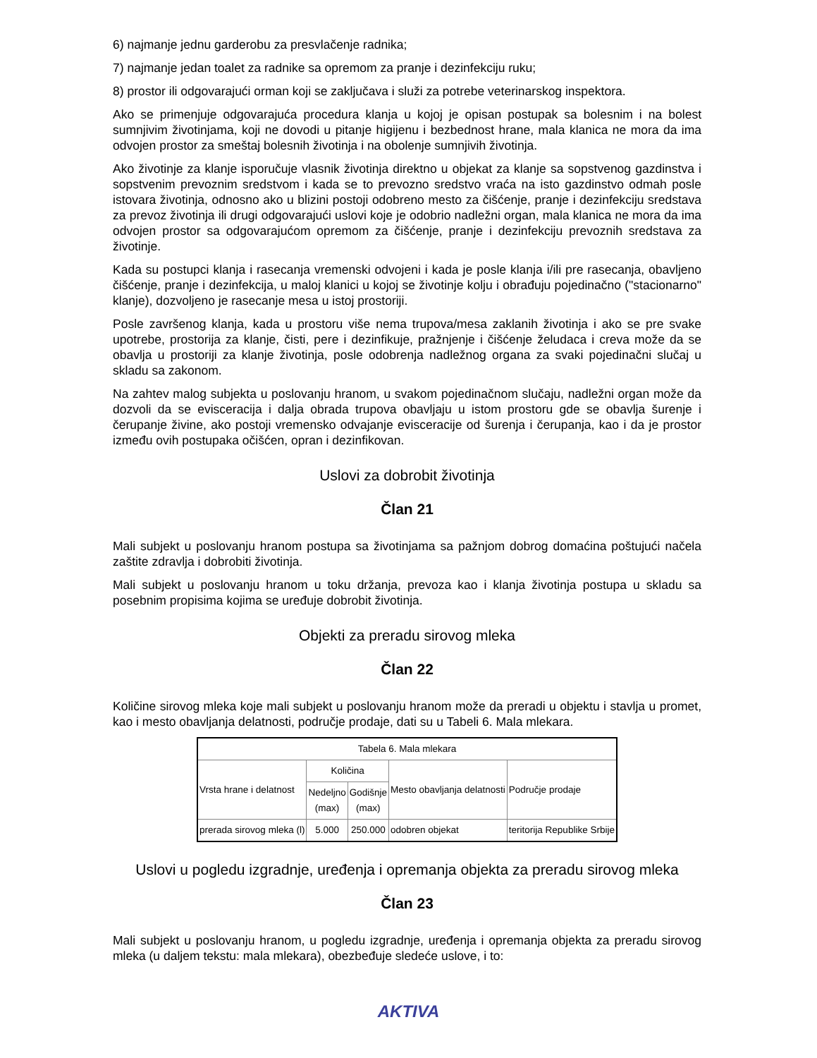6) najmanje jednu garderobu za presvlačenje radnika;
7) najmanje jedan toalet za radnike sa opremom za pranje i dezinfekciju ruku;
8) prostor ili odgovarajući orman koji se zaključava i služi za potrebe veterinarskog inspektora.
Ako se primenjuje odgovarajuća procedura klanja u kojoj je opisan postupak sa bolesnim i na bolest sumnjivim životinjama, koji ne dovodi u pitanje higijenu i bezbednost hrane, mala klanica ne mora da ima odvojen prostor za smeštaj bolesnih životinja i na obolenje sumnjivih životinja.
Ako životinje za klanje isporučuje vlasnik životinja direktno u objekat za klanje sa sopstvenog gazdinstva i sopstvenim prevoznim sredstvom i kada se to prevozno sredstvo vraća na isto gazdinstvo odmah posle istovara životinja, odnosno ako u blizini postoji odobreno mesto za čišćenje, pranje i dezinfekciju sredstava za prevoz životinja ili drugi odgovarajući uslovi koje je odobrio nadležni organ, mala klanica ne mora da ima odvojen prostor sa odgovarajućom opremom za čišćenje, pranje i dezinfekciju prevoznih sredstava za životinje.
Kada su postupci klanja i rasecanja vremenski odvojeni i kada je posle klanja i/ili pre rasecanja, obavljeno čišćenje, pranje i dezinfekcija, u maloj klanici u kojoj se životinje kolju i obrađuju pojedinačno ("stacionarno" klanje), dozvoljeno je rasecanje mesa u istoj prostoriji.
Posle završenog klanja, kada u prostoru više nema trupova/mesa zaklanih životinja i ako se pre svake upotrebe, prostorija za klanje, čisti, pere i dezinfikuje, pražnjenje i čišćenje želudaca i creva može da se obavlja u prostoriji za klanje životinja, posle odobrenja nadležnog organa za svaki pojedinačni slučaj u skladu sa zakonom.
Na zahtev malog subjekta u poslovanju hranom, u svakom pojedinačnom slučaju, nadležni organ može da dozvoli da se evisceracija i dalja obrada trupova obavljaju u istom prostoru gde se obavlja šurenje i čerupanje živine, ako postoji vremensko odvajanje evisceracije od šurenja i čerupanja, kao i da je prostor između ovih postupaka očišćen, opran i dezinfikovan.
Uslovi za dobrobit životinja
Član 21
Mali subjekt u poslovanju hranom postupa sa životinjama sa pažnjom dobrog domaćina poštujući načela zaštite zdravlja i dobrobiti životinja.
Mali subjekt u poslovanju hranom u toku držanja, prevoza kao i klanja životinja postupa u skladu sa posebnim propisima kojima se uređuje dobrobit životinja.
Objekti za preradu sirovog mleka
Član 22
Količine sirovog mleka koje mali subjekt u poslovanju hranom može da preradi u objektu i stavlja u promet, kao i mesto obavljanja delatnosti, područje prodaje, dati su u Tabeli 6. Mala mlekara.
| Tabela 6. Mala mlekara | | | | |
| Vrsta hrane i delatnost | Količina | | Mesto obavljanja delatnosti | Područje prodaje |
| | Nedeljno (max) | Godišnje (max) | | |
| prerada sirovog mleka (l) | 5.000 | 250.000 | odobren objekat | teritorija Republike Srbije |
Uslovi u pogledu izgradnje, uređenja i opremanja objekta za preradu sirovog mleka
Član 23
Mali subjekt u poslovanju hranom, u pogledu izgradnje, uređenja i opremanja objekta za preradu sirovog mleka (u daljem tekstu: mala mlekara), obezbeđuje sledeće uslove, i to:
AKTIVA